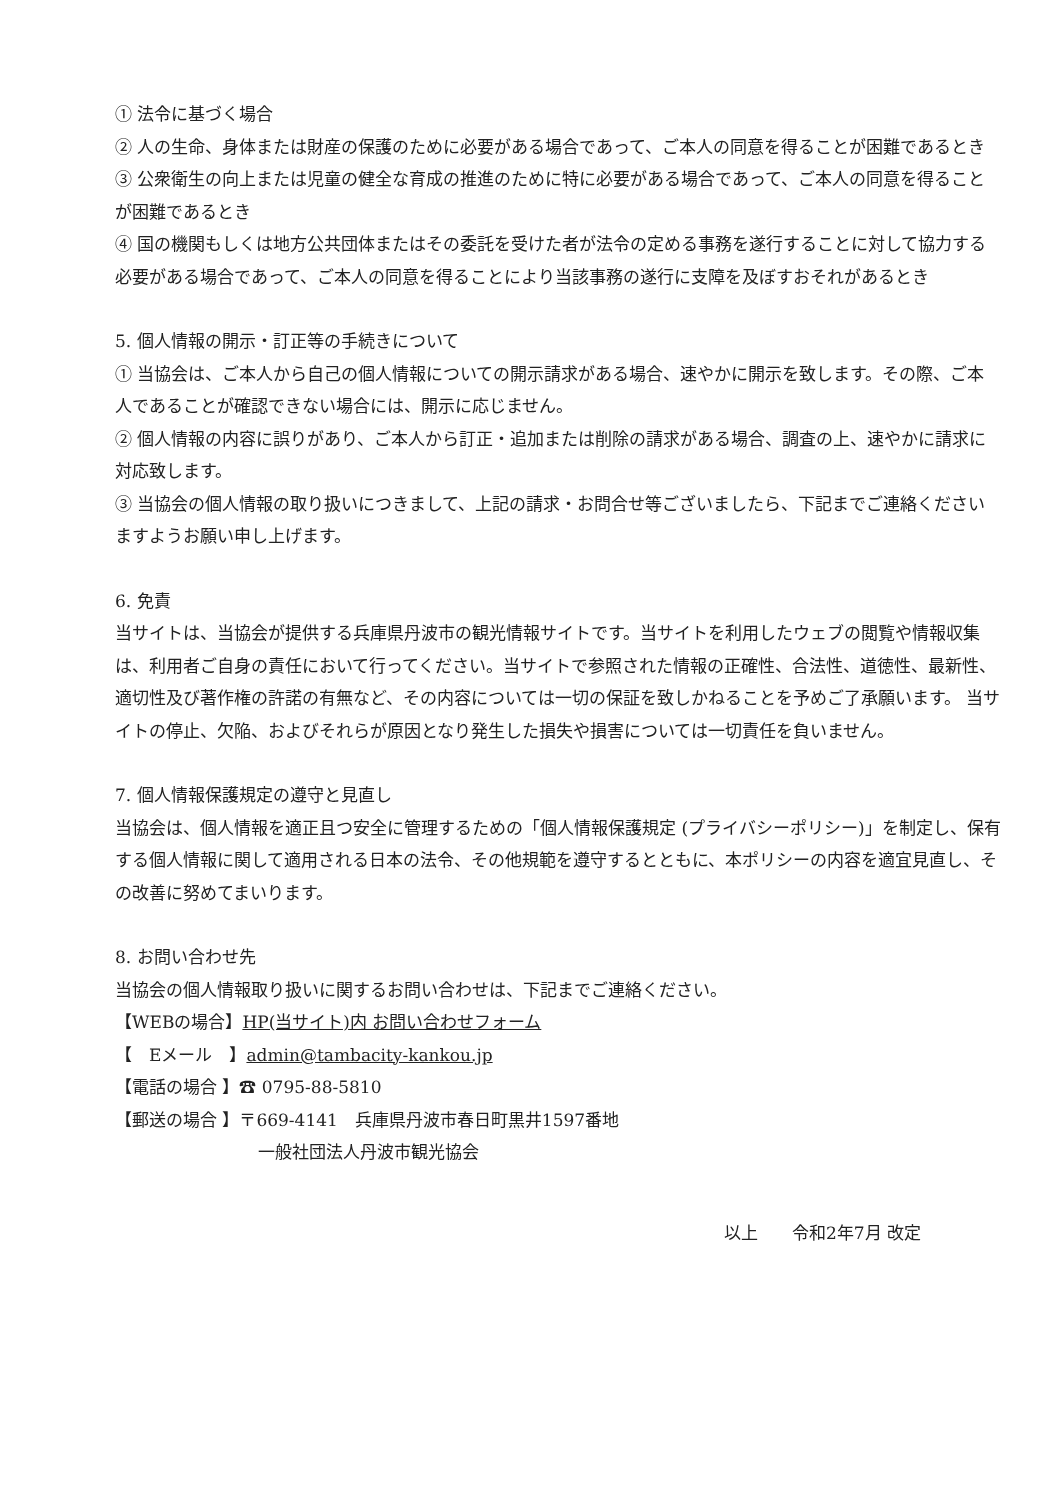① 法令に基づく場合
② 人の生命、身体または財産の保護のために必要がある場合であって、ご本人の同意を得ることが困難であるとき
③ 公衆衛生の向上または児童の健全な育成の推進のために特に必要がある場合であって、ご本人の同意を得ることが困難であるとき
④ 国の機関もしくは地方公共団体またはその委託を受けた者が法令の定める事務を遂行することに対して協力する必要がある場合であって、ご本人の同意を得ることにより当該事務の遂行に支障を及ぼすおそれがあるとき
5. 個人情報の開示・訂正等の手続きについて
① 当協会は、ご本人から自己の個人情報についての開示請求がある場合、速やかに開示を致します。その際、ご本人であることが確認できない場合には、開示に応じません。
② 個人情報の内容に誤りがあり、ご本人から訂正・追加または削除の請求がある場合、調査の上、速やかに請求に対応致します。
③ 当協会の個人情報の取り扱いにつきまして、上記の請求・お問合せ等ございましたら、下記までご連絡くださいますようお願い申し上げます。
6. 免責
当サイトは、当協会が提供する兵庫県丹波市の観光情報サイトです。当サイトを利用したウェブの閲覧や情報収集は、利用者ご自身の責任において行ってください。当サイトで参照された情報の正確性、合法性、道徳性、最新性、適切性及び著作権の許諾の有無など、その内容については一切の保証を致しかねることを予めご了承願います。 当サイトの停止、欠陥、およびそれらが原因となり発生した損失や損害については一切責任を負いません。
7. 個人情報保護規定の遵守と見直し
当協会は、個人情報を適正且つ安全に管理するための「個人情報保護規定 (プライバシーポリシー)」を制定し、保有する個人情報に関して適用される日本の法令、その他規範を遵守するとともに、本ポリシーの内容を適宜見直し、その改善に努めてまいります。
8. お問い合わせ先
当協会の個人情報取り扱いに関するお問い合わせは、下記までご連絡ください。
【WEBの場合】HP(当サイト)内 お問い合わせフォーム
【　Eメール　】admin@tambacity-kankou.jp
【電話の場合 】☎ 0795-88-5810
【郵送の場合 】〒669-4141　兵庫県丹波市春日町黒井1597番地
一般社団法人丹波市観光協会
以上　　令和2年7月 改定